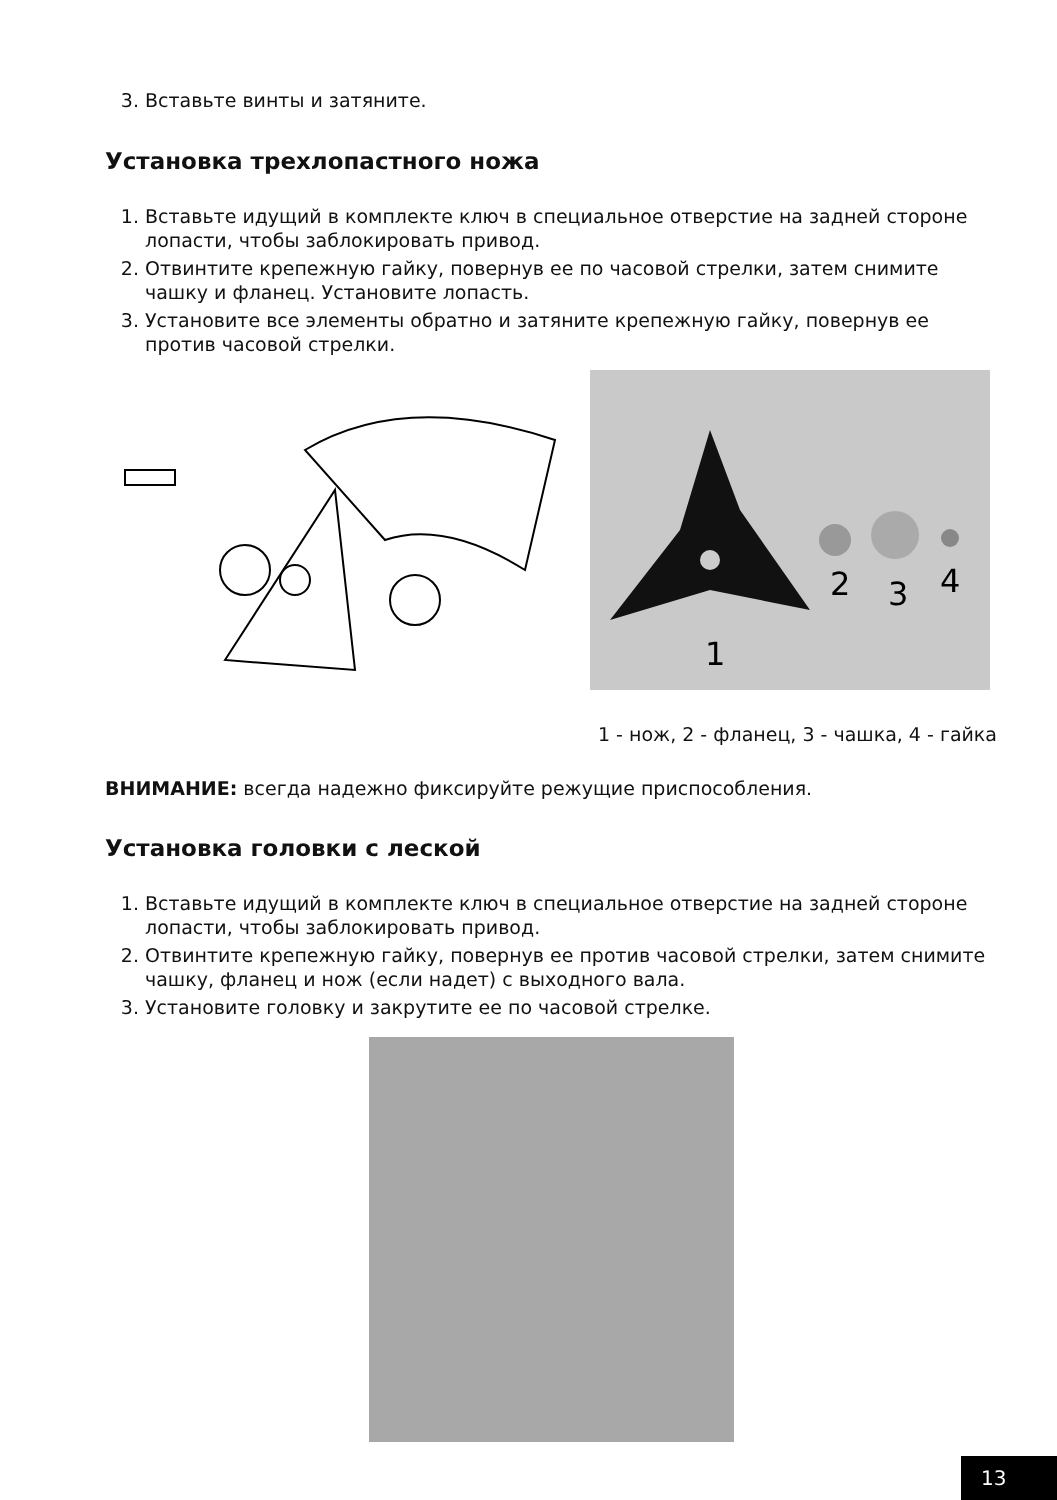3. Вставьте винты и затяните.
Установка трехлопастного ножа
1. Вставьте идущий в комплекте ключ в специальное отверстие на задней стороне лопасти, чтобы заблокировать привод.
2. Отвинтите крепежную гайку, повернув ее по часовой стрелки, затем сними­те чашку и фланец. Установите лопасть.
3. Установите все элементы обратно и затяните крепежную гайку, повернув ее против часовой стрелки.
2
3
4
1
1 - нож, 2 - фланец, 3 - чашка, 4 - гайка
ВНИМАНИЕ: всегда надежно фиксируйте режущие приспособления.
Установка головки с леской
1. Вставьте идущий в комплекте ключ в специальное отверстие на задней стороне лопасти, чтобы заблокировать привод.
2. Отвинтите крепежную гайку, повернув ее против часовой стрелки, затем снимите чашку, фланец и нож (если надет) с выходного вала.
3. Установите головку и закрутите ее по часовой стрелке.
13